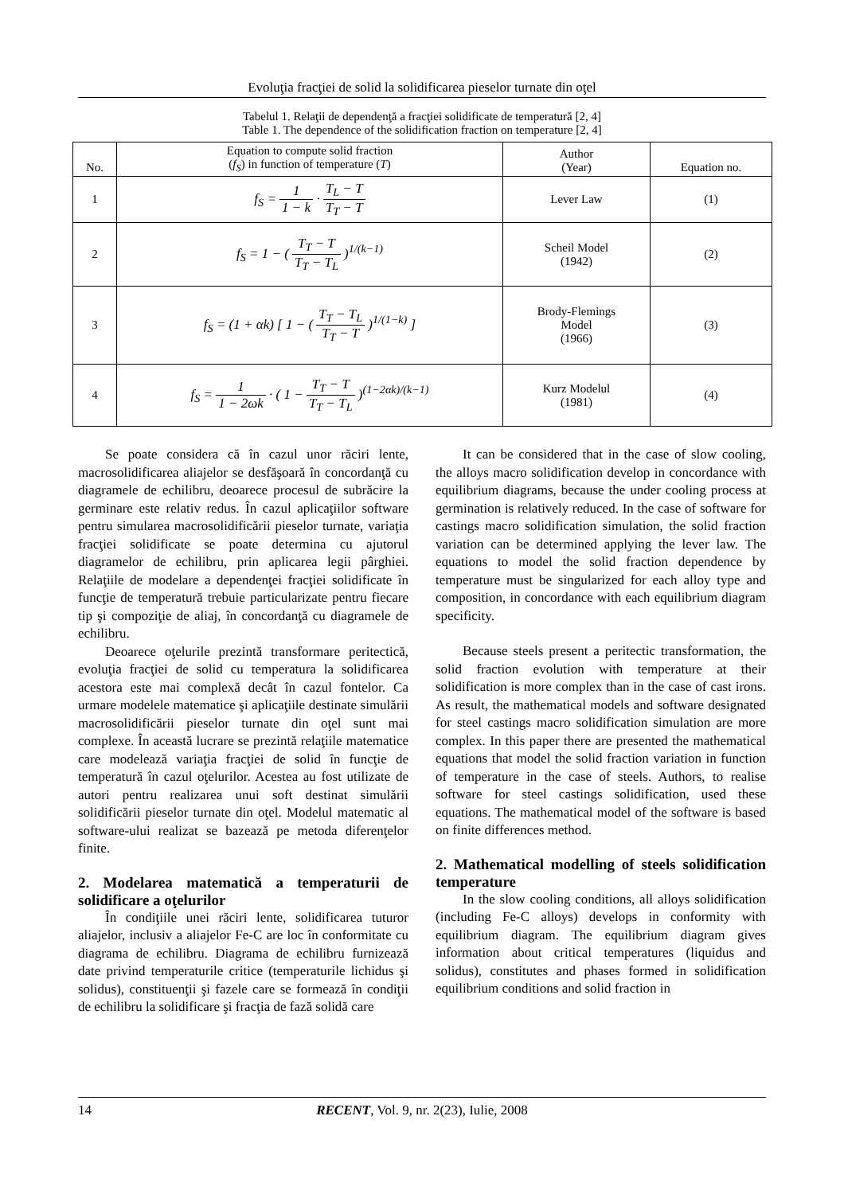Evoluţia fracţiei de solid la solidificarea pieselor turnate din oţel
Tabelul 1. Relaţii de dependenţă a fracţiei solidificate de temperatură [2, 4]
Table 1. The dependence of the solidification fraction on temperature [2, 4]
| No. | Equation to compute solid fraction ( f<sub>S</sub> ) in function of temperature ( T ) | Author (Year) | Equation no. |
| --- | --- | --- | --- |
| 1 | f<sub>S</sub> = 1 1 − k · T<sub>L</sub> − T T<sub>T</sub> − T | Lever Law | (1) |
| 2 | f<sub>S</sub> = 1 − ( T<sub>T</sub> − T T<sub>T</sub> − T<sub>L</sub> )<sup>1/(k−1)</sup> | Scheil Model (1942) | (2) |
| 3 | f<sub>S</sub> = (1 + αk) [ 1 − ( T<sub>T</sub> − T<sub>L</sub> T<sub>T</sub> − T )<sup>1/(1−k)</sup> ] | Brody-Flemings Model (1966) | (3) |
| 4 | f<sub>S</sub> = 1 1 − 2ωk · ( 1 − T<sub>T</sub> − T T<sub>T</sub> − T<sub>L</sub> )<sup>(1−2αk)/(k−1)</sup> | Kurz Modelul (1981) | (4) |
Se poate considera că în cazul unor răciri lente, macrosolidificarea aliajelor se desfăşoară în concordanţă cu diagramele de echilibru, deoarece procesul de subrăcire la germinare este relativ redus. În cazul aplicaţiilor software pentru simularea macrosolidificării pieselor turnate, variaţia fracţiei solidificate se poate determina cu ajutorul diagramelor de echilibru, prin aplicarea legii pârghiei. Relaţiile de modelare a dependenţei fracţiei solidificate în funcţie de temperatură trebuie particularizate pentru fiecare tip şi compoziţie de aliaj, în concordanţă cu diagramele de echilibru.
Deoarece oţelurile prezintă transformare peritectică, evoluţia fracţiei de solid cu temperatura la solidificarea acestora este mai complexă decât în cazul fontelor. Ca urmare modelele matematice şi aplicaţiile destinate simulării macrosolidificării pieselor turnate din oţel sunt mai complexe. În această lucrare se prezintă relaţiile matematice care modelează variaţia fracţiei de solid în funcţie de temperatură în cazul oţelurilor. Acestea au fost utilizate de autori pentru realizarea unui soft destinat simulării solidificării pieselor turnate din oţel. Modelul matematic al software-ului realizat se bazează pe metoda diferenţelor finite.
2. Modelarea matematică a temperaturii de solidificare a oţelurilor
În condiţiile unei răciri lente, solidificarea tuturor aliajelor, inclusiv a aliajelor Fe-C are loc în conformitate cu diagrama de echilibru. Diagrama de echilibru furnizează date privind temperaturile critice (temperaturile lichidus şi solidus), constituenţii şi fazele care se formează în condiţii de echilibru la solidificare şi fracţia de fază solidă care
It can be considered that in the case of slow cooling, the alloys macro solidification develop in concordance with equilibrium diagrams, because the under cooling process at germination is relatively reduced. In the case of software for castings macro solidification simulation, the solid fraction variation can be determined applying the lever law. The equations to model the solid fraction dependence by temperature must be singularized for each alloy type and composition, in concordance with each equilibrium diagram specificity.
Because steels present a peritectic transformation, the solid fraction evolution with temperature at their solidification is more complex than in the case of cast irons. As result, the mathematical models and software designated for steel castings macro solidification simulation are more complex. In this paper there are presented the mathematical equations that model the solid fraction variation in function of temperature in the case of steels. Authors, to realise software for steel castings solidification, used these equations. The mathematical model of the software is based on finite differences method.
2. Mathematical modelling of steels solidification temperature
In the slow cooling conditions, all alloys solidification (including Fe-C alloys) develops in conformity with equilibrium diagram. The equilibrium diagram gives information about critical temperatures (liquidus and solidus), constitutes and phases formed in solidification equilibrium conditions and solid fraction in
14
RECENT, Vol. 9, nr. 2(23), Iulie, 2008